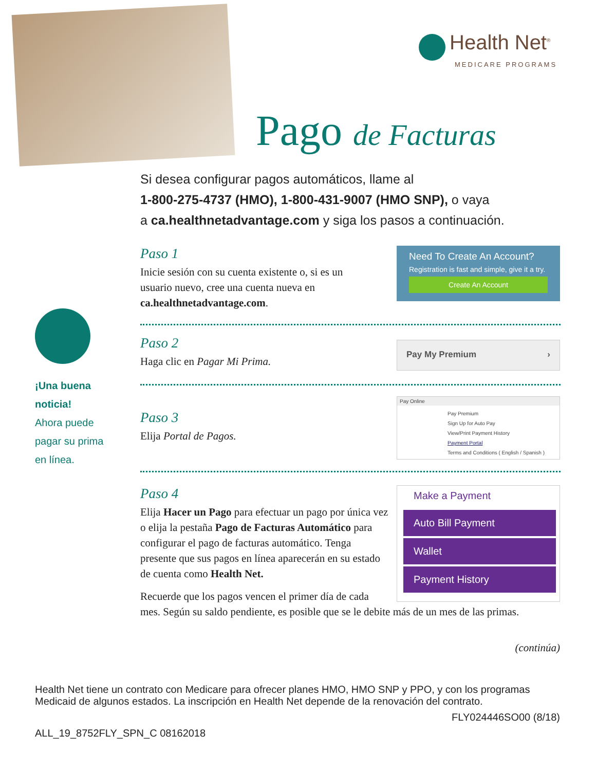Health Net<sup>®</sup>
MEDICARE PROGRAMS
Pago de Facturas
Si desea configurar pagos automáticos, llame al
1-800-275-4737 (HMO), 1-800-431-9007 (HMO SNP), o vaya
a ca.healthnetadvantage.com y siga los pasos a continuación.
¡Una buena
noticia!
Ahora puede
pagar su prima
en línea.
Paso 1
Inicie sesión con su cuenta existente o, si es un usuario nuevo, cree una cuenta nueva en ca.healthnetadvantage.com.
Need To Create An Account?
Registration is fast and simple, give it a try.
Create An Account
Paso 2
Haga clic en Pagar Mi Prima.
Pay My Premium ›
Paso 3
Elija Portal de Pagos.
Pay Online
Pay Premium
Sign Up for Auto Pay
View/Print Payment History
Payment Portal
Terms and Conditions ( English / Spanish )
Paso 4
Elija Hacer un Pago para efectuar un pago por única vez o elija la pestaña Pago de Facturas Automático para configurar el pago de facturas automático. Tenga presente que sus pagos en línea aparecerán en su estado de cuenta como Health Net.
Recuerde que los pagos vencen el primer día de cada
mes. Según su saldo pendiente, es posible que se le debite más de un mes de las primas.
Make a Payment
Auto Bill Payment
Wallet
Payment History
(continúa)
Health Net tiene un contrato con Medicare para ofrecer planes HMO, HMO SNP y PPO, y con los programas Medicaid de algunos estados. La inscripción en Health Net depende de la renovación del contrato.
FLY024446SO00 (8/18)
ALL_19_8752FLY_SPN_C 08162018